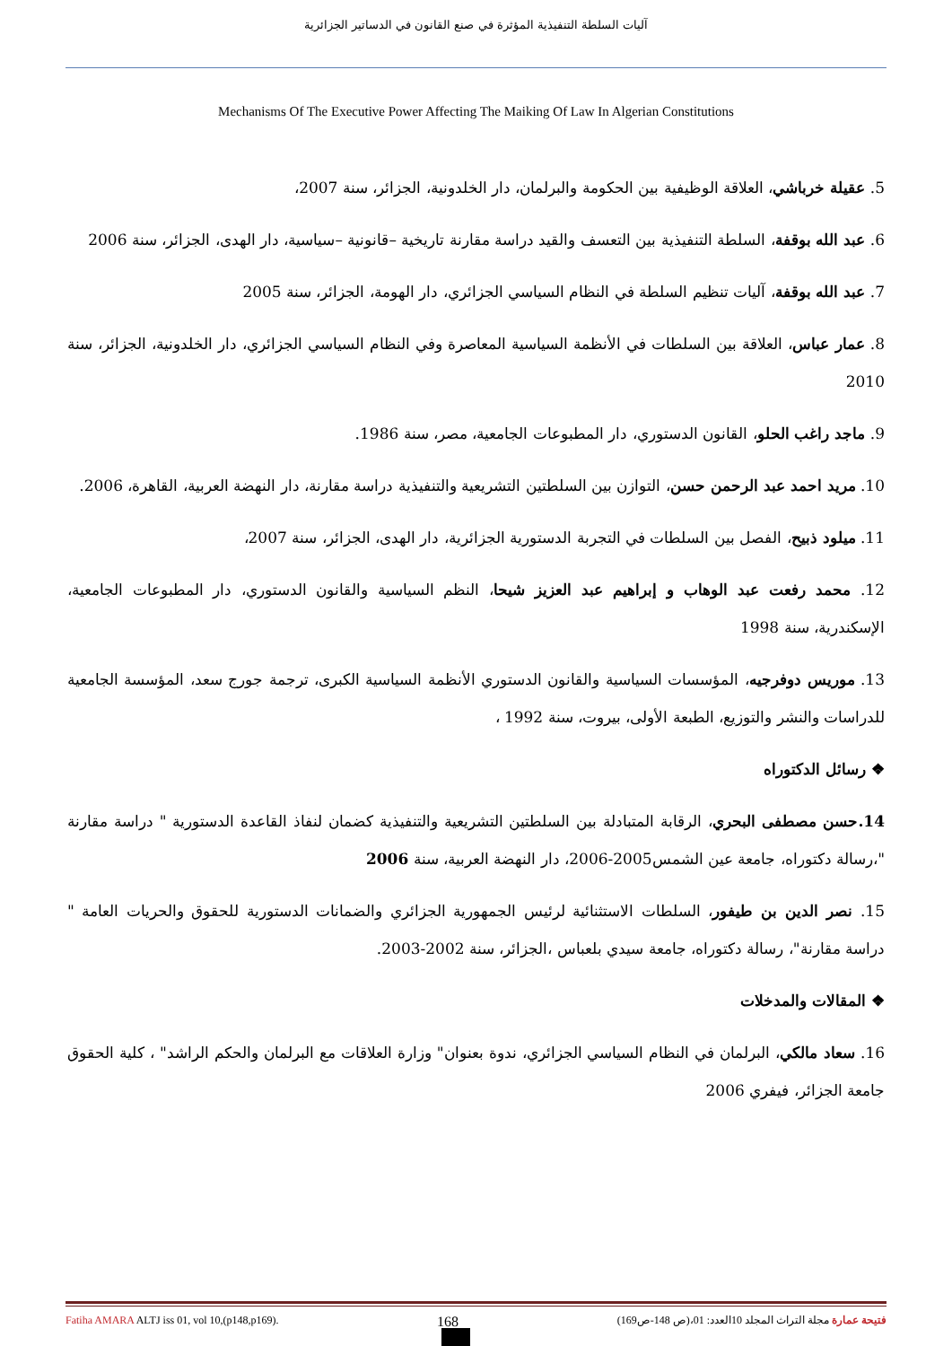آليات السلطة التنفيذية المؤثرة في صنع القانون في الدساتير الجزائرية
Mechanisms Of The Executive Power Affecting The Maiking Of Law In Algerian Constitutions
5. عقيلة خرباشي، العلاقة الوظيفية بين الحكومة والبرلمان، دار الخلدونية، الجزائر، سنة 2007،
6. عبد الله بوقفة، السلطة التنفيذية بين التعسف والقيد دراسة مقارنة تاريخية –قانونية –سياسية، دار الهدى، الجزائر، سنة 2006
7. عبد الله بوقفة، آليات تنظيم السلطة في النظام السياسي الجزائري، دار الهومة، الجزائر، سنة 2005
8. عمار عباس، العلاقة بين السلطات في الأنظمة السياسية المعاصرة وفي النظام السياسي الجزائري، دار الخلدونية، الجزائر، سنة 2010
9. ماجد راغب الحلو، القانون الدستوري، دار المطبوعات الجامعية، مصر، سنة 1986.
10. مريد احمد عبد الرحمن حسن، التوازن بين السلطتين التشريعية والتنفيذية دراسة مقارنة، دار النهضة العربية، القاهرة، 2006.
11. ميلود ذبيح، الفصل بين السلطات في التجربة الدستورية الجزائرية، دار الهدى، الجزائر، سنة 2007،
12. محمد رفعت عبد الوهاب و إبراهيم عبد العزيز شيحا، النظم السياسية والقانون الدستوري، دار المطبوعات الجامعية، الإسكندرية، سنة 1998
13. موريس دوفرجيه، المؤسسات السياسية والقانون الدستوري الأنظمة السياسية الكبرى، ترجمة جورج سعد، المؤسسة الجامعية للدراسات والنشر والتوزيع، الطبعة الأولى، بيروت، سنة 1992 ،
❖ رسائل الدكتوراه
14.حسن مصطفى البحري، الرقابة المتبادلة بين السلطتين التشريعية والتنفيذية كضمان لنفاذ القاعدة الدستورية " دراسة مقارنة "،رسالة دكتوراه، جامعة عين الشمس2005-2006، دار النهضة العربية، سنة 2006
15. نصر الدين بن طيفور، السلطات الاستثنائية لرئيس الجمهورية الجزائري والضمانات الدستورية للحقوق والحريات العامة " دراسة مقارنة"، رسالة دكتوراه، جامعة سيدي بلعباس ،الجزائر، سنة 2002-2003.
❖ المقالات والمدخلات
16. سعاد مالكي، البرلمان في النظام السياسي الجزائري، ندوة بعنوان" وزارة العلاقات مع البرلمان والحكم الراشد" ، كلية الحقوق جامعة الجزائر، فيفري 2006
Fatiha AMARA ALTJ iss 01, vol 10,(p148,p169). 168 فتيحة عمارة مجلة التراث المجلد 10العدد: 01،(ص 148-ص169)